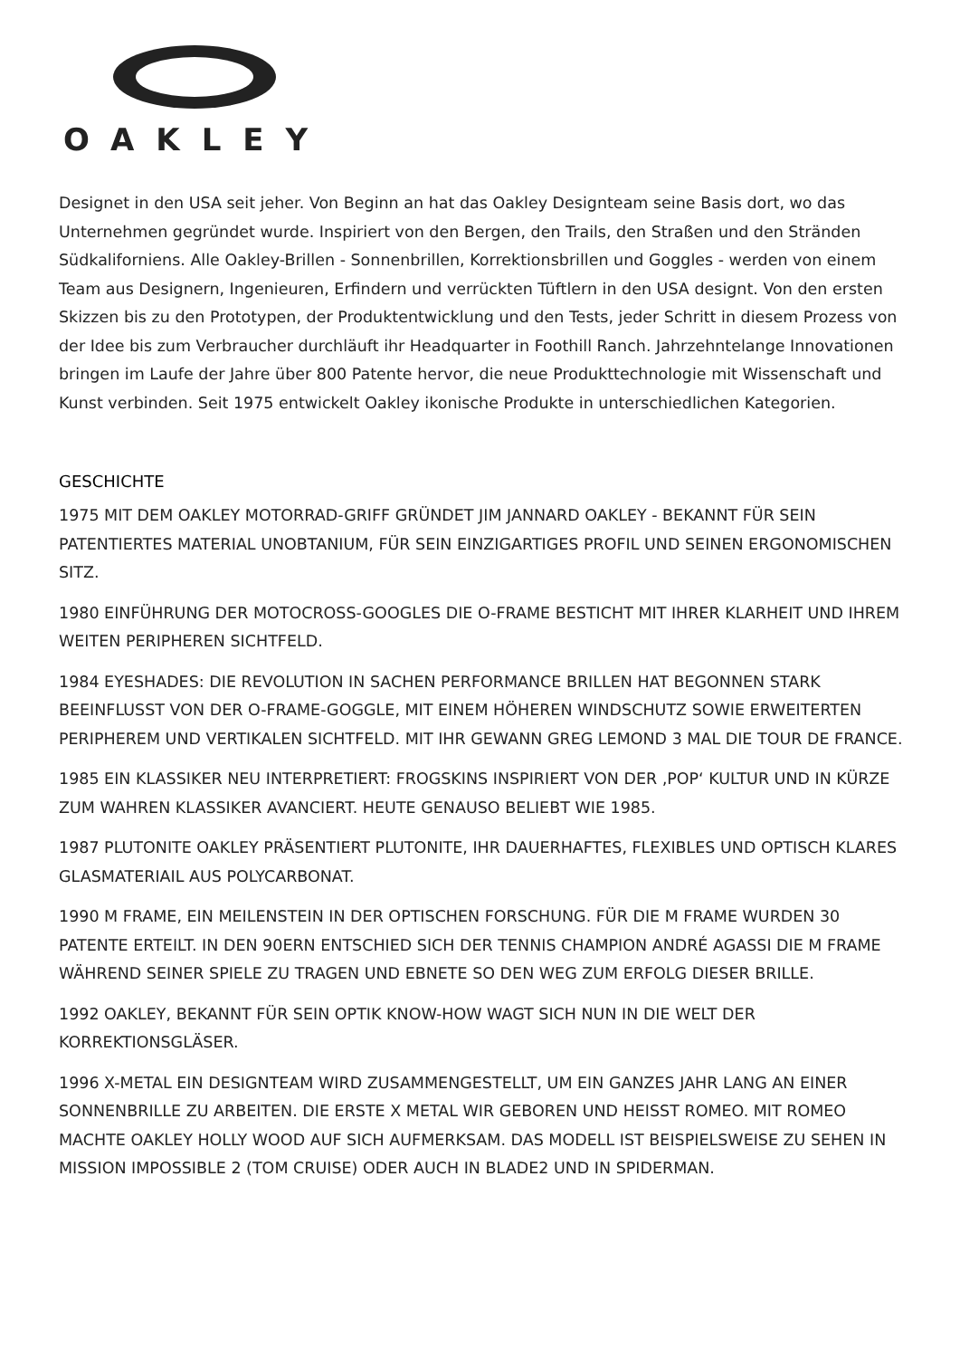OAKLEY
Designet in den USA seit jeher. Von Beginn an hat das Oakley Designteam seine Basis dort, wo das Unternehmen gegründet wurde. Inspiriert von den Bergen, den Trails, den Straßen und den Stränden Südkaliforniens. Alle Oakley-Brillen - Sonnenbrillen, Korrektionsbrillen und Goggles - werden von einem Team aus Designern, Ingenieuren, Erfindern und verrückten Tüftlern in den USA designt. Von den ersten Skizzen bis zu den Prototypen, der Produktentwicklung und den Tests, jeder Schritt in diesem Prozess von der Idee bis zum Verbraucher durchläuft ihr Headquarter in Foothill Ranch. Jahrzehntelange Innovationen bringen im Laufe der Jahre über 800 Patente hervor, die neue Produkttechnologie mit Wissenschaft und Kunst verbinden. Seit 1975 entwickelt Oakley ikonische Produkte in unterschiedlichen Kategorien.
GESCHICHTE
1975 MIT DEM OAKLEY MOTORRAD-GRIFF GRÜNDET JIM JANNARD OAKLEY - BEKANNT FÜR SEIN PATENTIERTES MATERIAL UNOBTANIUM, FÜR SEIN EINZIGARTIGES PROFIL UND SEINEN ERGONOMISCHEN SITZ.
1980 EINFÜHRUNG DER MOTOCROSS-GOOGLES DIE O-FRAME BESTICHT MIT IHRER KLARHEIT UND IHREM WEITEN PERIPHEREN SICHTFELD.
1984 EYESHADES: DIE REVOLUTION IN SACHEN PERFORMANCE BRILLEN HAT BEGONNEN STARK BEEINFLUSST VON DER O-FRAME-GOGGLE, MIT EINEM HÖHEREN WINDSCHUTZ SOWIE ERWEITERTEN PERIPHEREM UND VERTIKALEN SICHTFELD. MIT IHR GEWANN GREG LEMOND 3 MAL DIE TOUR DE FRANCE.
1985 EIN KLASSIKER NEU INTERPRETIERT: FROGSKINS INSPIRIERT VON DER ‚POP‘ KULTUR UND IN KÜRZE ZUM WAHREN KLASSIKER AVANCIERT. HEUTE GENAUSO BELIEBT WIE 1985.
1987 PLUTONITE OAKLEY PRÄSENTIERT PLUTONITE, IHR DAUERHAFTES, FLEXIBLES UND OPTISCH KLARES GLASMATERIAIL AUS POLYCARBONAT.
1990 M FRAME, EIN MEILENSTEIN IN DER OPTISCHEN FORSCHUNG. FÜR DIE M FRAME WURDEN 30 PATENTE ERTEILT. IN DEN 90ERN ENTSCHIED SICH DER TENNIS CHAMPION ANDRÉ AGASSI DIE M FRAME WÄHREND SEINER SPIELE ZU TRAGEN UND EBNETE SO DEN WEG ZUM ERFOLG DIESER BRILLE.
1992 OAKLEY, BEKANNT FÜR SEIN OPTIK KNOW-HOW WAGT SICH NUN IN DIE WELT DER KORREKTIONSGLÄSER.
1996 X-METAL EIN DESIGNTEAM WIRD ZUSAMMENGESTELLT, UM EIN GANZES JAHR LANG AN EINER SONNENBRILLE ZU ARBEITEN. DIE ERSTE X METAL WIR GEBOREN UND HEISST ROMEO. MIT ROMEO MACHTE OAKLEY HOLLY WOOD AUF SICH AUFMERKSAM. DAS MODELL IST BEISPIELSWEISE ZU SEHEN IN MISSION IMPOSSIBLE 2 (TOM CRUISE) ODER AUCH IN BLADE2 UND IN SPIDERMAN.